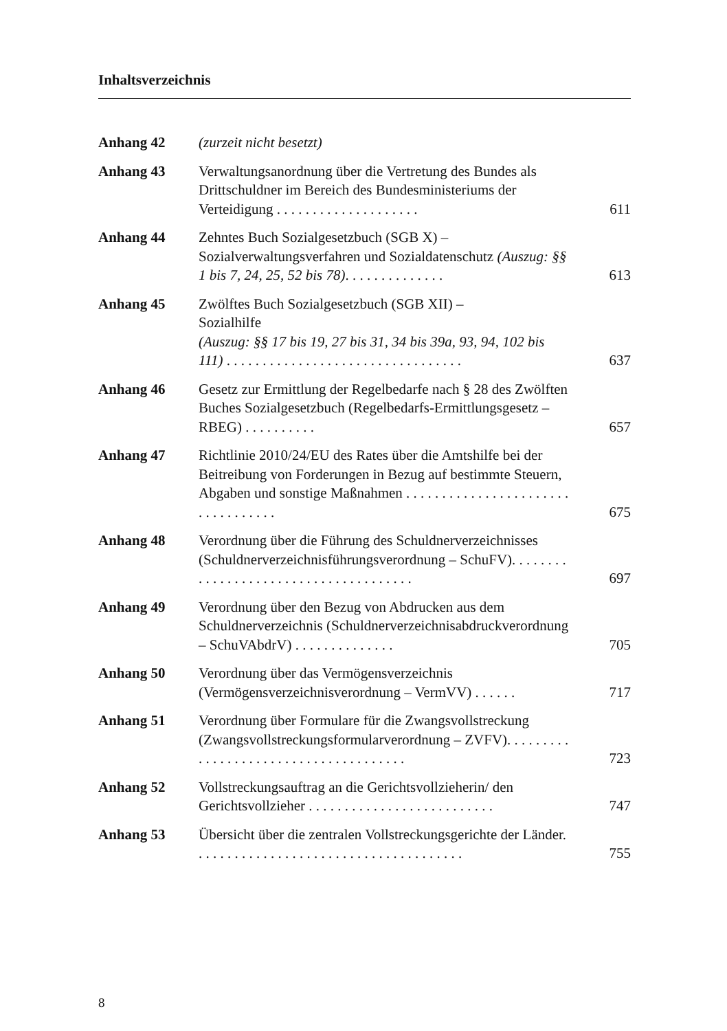Inhaltsverzeichnis
Anhang 42 (zurzeit nicht besetzt)
Anhang 43 Verwaltungsanordnung über die Vertretung des Bundes als Drittschuldner im Bereich des Bundes­ministeriums der Verteidigung . . . . . . . . . . . . . . . . . . . .
611
Anhang 44 Zehntes Buch Sozialgesetzbuch (SGB X) – Sozialverwaltungsverfahren und Sozialdatenschutz (Auszug: §§ 1 bis 7, 24, 25, 52 bis 78). . . . . . . . . . . . . .
613
Anhang 45 Zwölftes Buch Sozialgesetzbuch (SGB XII) –
Sozialhilfe
(Auszug: §§ 17 bis 19, 27 bis 31, 34 bis 39a, 93, 94, 102 bis 111) . . . . . . . . . . . . . . . . . . . . . . . . . . . . . . . . .
637
Anhang 46 Gesetz zur Ermittlung der Regelbedarfe nach § 28 des Zwölften Buches Sozialgesetzbuch (Regelbedarfs-Ermittlungsgesetz – RBEG) . . . . . . . . . .
657
Anhang 47 Richtlinie 2010/24/EU des Rates über die Amtshilfe bei der Beitreibung von Forderungen in Bezug auf bestimmte Steuern, Abgaben und sonstige Maßnahmen . . . . . . . . . . . . . . . . . . . . . . . . . . . . . . . . . .
675
Anhang 48 Verordnung über die Führung des Schuldnerverzeich­nisses (Schuldnerverzeichnisführungsverordnung – SchuFV). . . . . . . . . . . . . . . . . . . . . . . . . . . . . . . . . . . . . .
697
Anhang 49 Verordnung über den Bezug von Abdrucken aus dem Schuldnerverzeichnis (Schuldnerverzeichnis­abdruckverordnung – SchuVAbdrV) . . . . . . . . . . . . . .
705
Anhang 50 Verordnung über das Vermögensverzeichnis (Vermögensverzeichnisverordnung – VermVV) . . . . . .
717
Anhang 51 Verordnung über Formulare für die Zwangsvollstre­ckung (Zwangsvollstreckungsformularverordnung – ZVFV). . . . . . . . . . . . . . . . . . . . . . . . . . . . . . . . . . . . . .
723
Anhang 52 Vollstreckungsauftrag an die Gerichtsvollzieherin/ den Gerichtsvollzieher . . . . . . . . . . . . . . . . . . . . . . . . . .
747
Anhang 53 Übersicht über die zentralen Vollstreckungsgerichte der Länder. . . . . . . . . . . . . . . . . . . . . . . . . . . . . . . . . . . . . .
755
8